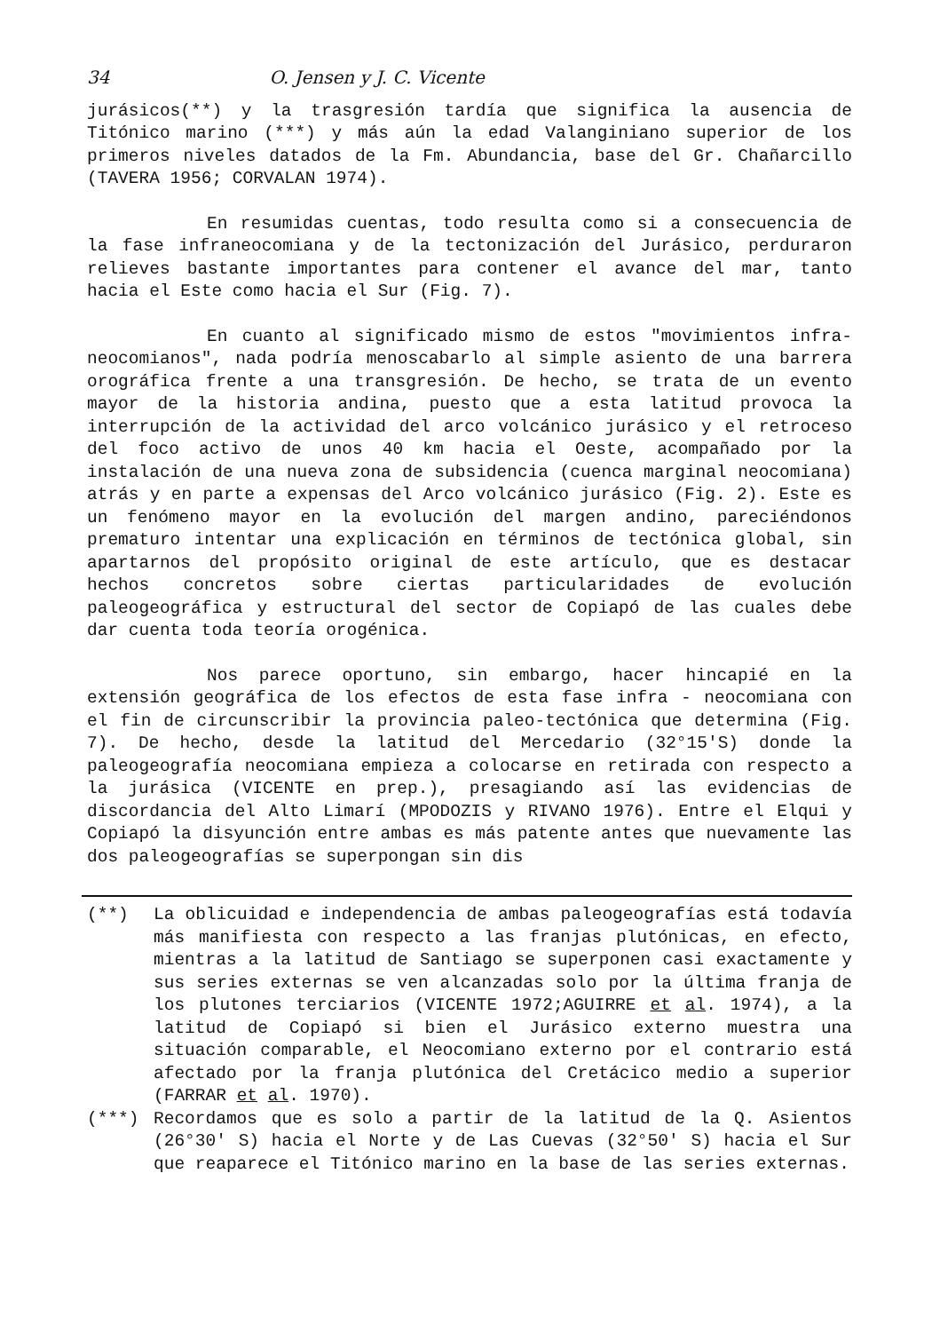34 O. Jensen y J. C. Vicente
jurásicos(**) y la trasgresión tardía que significa la ausencia de Titónico marino (***) y más aún la edad Valanginiano superior de los primeros niveles datados de la Fm. Abundancia, base del Gr. Chañarcillo (TAVERA 1956; CORVALAN 1974).
En resumidas cuentas, todo resulta como si a consecuencia de la fase infraneocomiana y de la tectonización del Jurásico, perduraron relieves bastante importantes para contener el avance del mar, tanto hacia el Este como hacia el Sur (Fig. 7).
En cuanto al significado mismo de estos "movimientos infra-neocomianos", nada podría menoscabarlo al simple asiento de una barrera orográfica frente a una transgresión. De hecho, se trata de un evento mayor de la historia andina, puesto que a esta latitud provoca la interrupción de la actividad del arco volcánico jurásico y el retroceso del foco activo de unos 40 km hacia el Oeste, acompañado por la instalación de una nueva zona de subsidencia (cuenca marginal neocomiana) atrás y en parte a expensas del Arco volcánico jurásico (Fig. 2). Este es un fenómeno mayor en la evolución del margen andino, pareciéndonos prematuro intentar una explicación en términos de tectónica global, sin apartarnos del propósito original de este artículo, que es destacar hechos concretos sobre ciertas particularidades de evolución paleogeográfica y estructural del sector de Copiapó de las cuales debe dar cuenta toda teoría orogénica.
Nos parece oportuno, sin embargo, hacer hincapié en la extensión geográfica de los efectos de esta fase infra - neocomiana con el fin de circunscribir la provincia paleo-tectónica que determina (Fig. 7). De hecho, desde la latitud del Mercedario (32°15'S) donde la paleogeografía neocomiana empieza a colocarse en retirada con respecto a la jurásica (VICENTE en prep.), presagiando así las evidencias de discordancia del Alto Limarí (MPODOZIS y RIVANO 1976). Entre el Elqui y Copiapó la disyunción entre ambas es más patente antes que nuevamente las dos paleogeografías se superpongan sin dis
(**) La oblicuidad e independencia de ambas paleogeografías está todavía más manifiesta con respecto a las franjas plutónicas, en efecto, mientras a la latitud de Santiago se superponen casi exactamente y sus series externas se ven alcanzadas solo por la última franja de los plutones terciarios (VICENTE 1972;AGUIRRE et al. 1974), a la latitud de Copiapó si bien el Jurásico externo muestra una situación comparable, el Neocomiano externo por el contrario está afectado por la franja plutónica del Cretácico medio a superior (FARRAR et al. 1970).
(***) Recordamos que es solo a partir de la latitud de la Q. Asientos (26°30' S) hacia el Norte y de Las Cuevas (32°50' S) hacia el Sur que reaparece el Titónico marino en la base de las series externas.